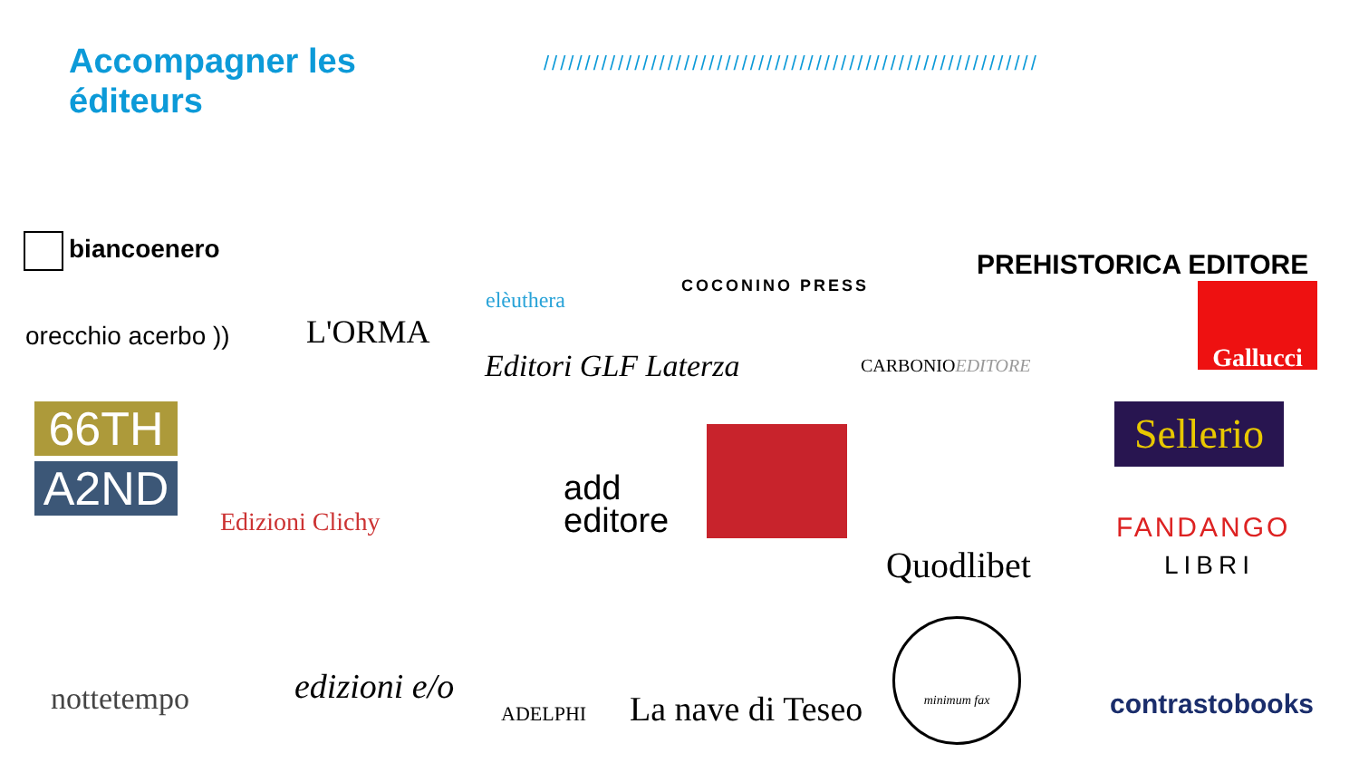Accompagner les éditeurs
////////////////////////////////////////////////////////////
biancoenero
orecchio acerbo )) L'ORMA
elèuthera
COCONINO PRESS
PREHISTORICA EDITORE
Editori GLF Laterza CARBONIOEDITORE
Gallucci
66TH
A2ND
Edizioni Clichy
add
editore
Quodlibet
Sellerio
FANDANGO
LIBRI
nottetempo edizioni e/o
ADELPHI La nave di Teseo
minimum fax
contrastobooks